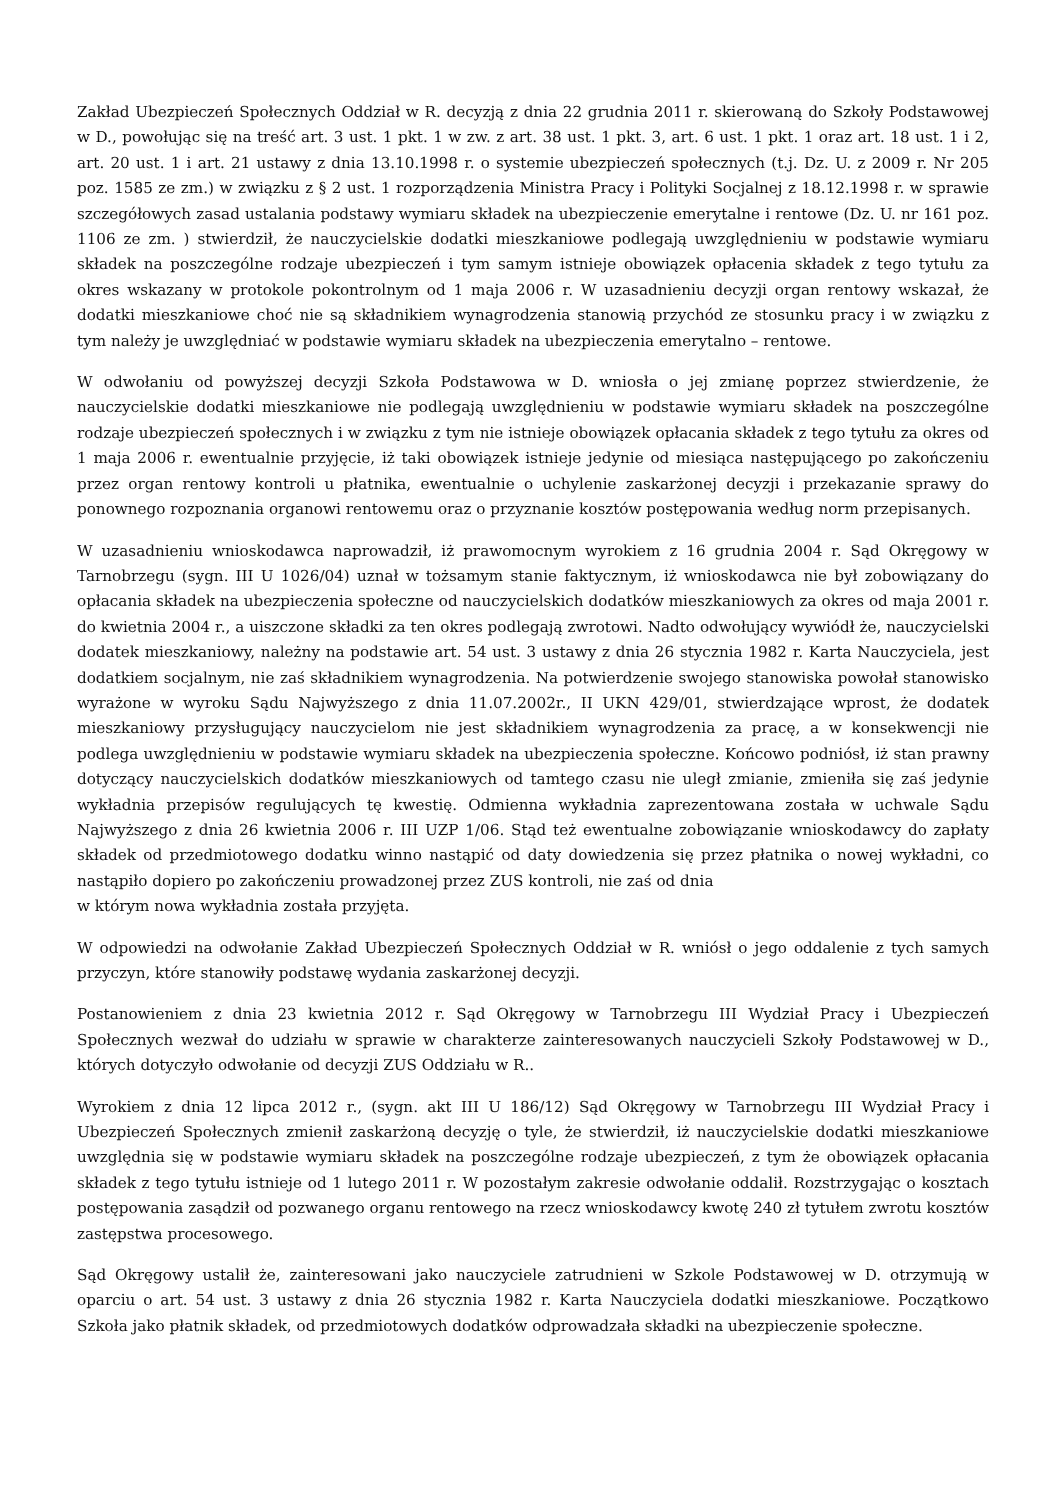Zakład Ubezpieczeń Społecznych Oddział w R. decyzją z dnia 22 grudnia 2011 r. skierowaną do Szkoły Podstawowej w D., powołując się na treść art. 3 ust. 1 pkt. 1 w zw. z art. 38 ust. 1 pkt. 3, art. 6 ust. 1 pkt. 1 oraz art. 18 ust. 1 i 2, art. 20 ust. 1 i art. 21 ustawy z dnia 13.10.1998 r. o systemie ubezpieczeń społecznych (t.j. Dz. U. z 2009 r. Nr 205 poz. 1585 ze zm.) w związku z § 2 ust. 1 rozporządzenia Ministra Pracy i Polityki Socjalnej z 18.12.1998 r. w sprawie szczegółowych zasad ustalania podstawy wymiaru składek na ubezpieczenie emerytalne i rentowe (Dz. U. nr 161 poz. 1106 ze zm. ) stwierdził, że nauczycielskie dodatki mieszkaniowe podlegają uwzględnieniu w podstawie wymiaru składek na poszczególne rodzaje ubezpieczeń i tym samym istnieje obowiązek opłacenia składek z tego tytułu za okres wskazany w protokole pokontrolnym od 1 maja 2006 r. W uzasadnieniu decyzji organ rentowy wskazał, że dodatki mieszkaniowe choć nie są składnikiem wynagrodzenia stanowią przychód ze stosunku pracy i w związku z tym należy je uwzględniać w podstawie wymiaru składek na ubezpieczenia emerytalno – rentowe.
W odwołaniu od powyższej decyzji Szkoła Podstawowa w D. wniosła o jej zmianę poprzez stwierdzenie, że nauczycielskie dodatki mieszkaniowe nie podlegają uwzględnieniu w podstawie wymiaru składek na poszczególne rodzaje ubezpieczeń społecznych i w związku z tym nie istnieje obowiązek opłacania składek z tego tytułu za okres od 1 maja 2006 r. ewentualnie przyjęcie, iż taki obowiązek istnieje jedynie od miesiąca następującego po zakończeniu przez organ rentowy kontroli u płatnika, ewentualnie o uchylenie zaskarżonej decyzji i przekazanie sprawy do ponownego rozpoznania organowi rentowemu oraz o przyznanie kosztów postępowania według norm przepisanych.
W uzasadnieniu wnioskodawca naprowadził, iż prawomocnym wyrokiem z 16 grudnia 2004 r. Sąd Okręgowy w Tarnobrzegu (sygn. III U 1026/04) uznał w tożsamym stanie faktycznym, iż wnioskodawca nie był zobowiązany do opłacania składek na ubezpieczenia społeczne od nauczycielskich dodatków mieszkaniowych za okres od maja 2001 r. do kwietnia 2004 r., a uiszczone składki za ten okres podlegają zwrotowi. Nadto odwołujący wywiódł że, nauczycielski dodatek mieszkaniowy, należny na podstawie art. 54 ust. 3 ustawy z dnia 26 stycznia 1982 r. Karta Nauczyciela, jest dodatkiem socjalnym, nie zaś składnikiem wynagrodzenia. Na potwierdzenie swojego stanowiska powołał stanowisko wyrażone w wyroku Sądu Najwyższego z dnia 11.07.2002r., II UKN 429/01, stwierdzające wprost, że dodatek mieszkaniowy przysługujący nauczycielom nie jest składnikiem wynagrodzenia za pracę, a w konsekwencji nie podlega uwzględnieniu w podstawie wymiaru składek na ubezpieczenia społeczne. Końcowo podniósł, iż stan prawny dotyczący nauczycielskich dodatków mieszkaniowych od tamtego czasu nie uległ zmianie, zmieniła się zaś jedynie wykładnia przepisów regulujących tę kwestię. Odmienna wykładnia zaprezentowana została w uchwale Sądu Najwyższego z dnia 26 kwietnia 2006 r. III UZP 1/06. Stąd też ewentualne zobowiązanie wnioskodawcy do zapłaty składek od przedmiotowego dodatku winno nastąpić od daty dowiedzenia się przez płatnika o nowej wykładni, co nastąpiło dopiero po zakończeniu prowadzonej przez ZUS kontroli, nie zaś od dnia
w którym nowa wykładnia została przyjęta.
W odpowiedzi na odwołanie Zakład Ubezpieczeń Społecznych Oddział w R. wniósł o jego oddalenie z tych samych przyczyn, które stanowiły podstawę wydania zaskarżonej decyzji.
Postanowieniem z dnia 23 kwietnia 2012 r. Sąd Okręgowy w Tarnobrzegu III Wydział Pracy i Ubezpieczeń Społecznych wezwał do udziału w sprawie w charakterze zainteresowanych nauczycieli Szkoły Podstawowej w D., których dotyczyło odwołanie od decyzji ZUS Oddziału w R..
Wyrokiem z dnia 12 lipca 2012 r., (sygn. akt III U 186/12) Sąd Okręgowy w Tarnobrzegu III Wydział Pracy i Ubezpieczeń Społecznych zmienił zaskarżoną decyzję o tyle, że stwierdził, iż nauczycielskie dodatki mieszkaniowe uwzględnia się w podstawie wymiaru składek na poszczególne rodzaje ubezpieczeń, z tym że obowiązek opłacania składek z tego tytułu istnieje od 1 lutego 2011 r. W pozostałym zakresie odwołanie oddalił. Rozstrzygając o kosztach postępowania zasądził od pozwanego organu rentowego na rzecz wnioskodawcy kwotę 240 zł tytułem zwrotu kosztów zastępstwa procesowego.
Sąd Okręgowy ustalił że, zainteresowani jako nauczyciele zatrudnieni w Szkole Podstawowej w D. otrzymują w oparciu o art. 54 ust. 3 ustawy z dnia 26 stycznia 1982 r. Karta Nauczyciela dodatki mieszkaniowe. Początkowo Szkoła jako płatnik składek, od przedmiotowych dodatków odprowadzała składki na ubezpieczenie społeczne.